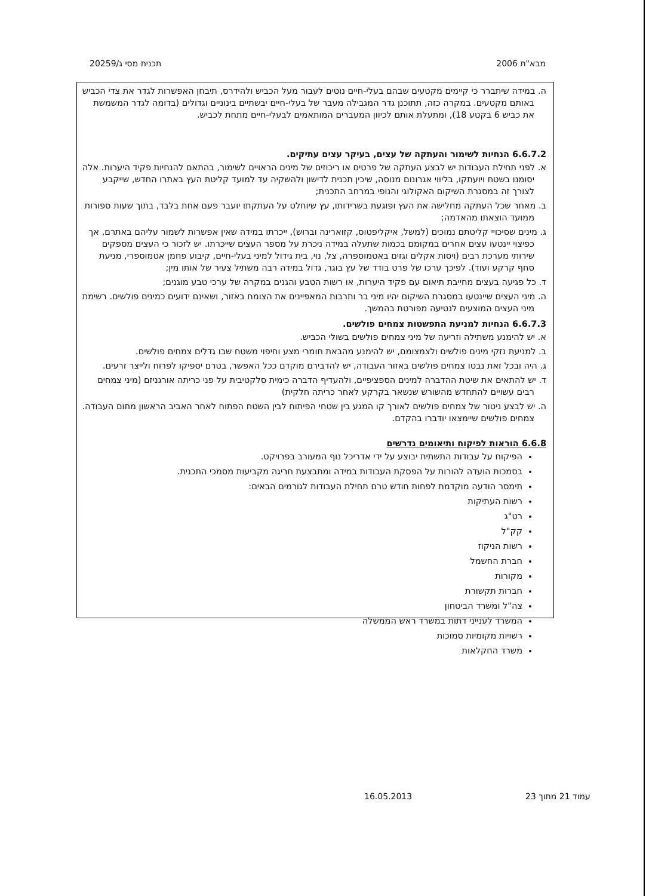מבא"ת 2006 תכנית מסי ג/20259
ה. במידה שיתברר כי קיימים מקטעים שבהם בעלי-חיים נוטים לעבור מעל הכביש ולהידרס, תיבחן האפשרות לגדר את צדי הכביש באותם מקטעים. במקרה כזה, תתוכנן גדר המגבילה מעבר של בעלי-חיים יבשתיים בינוניים וגדולים (בדומה לגדר המשמשת את כביש 6 בקטע 18), ומתעלת אותם לכיוון המעברים המותאמים לבעלי-חיים מתחת לכביש.
6.6.7.2 הנחיות לשימור והעתקה של עצים, בעיקר עצים עתיקים.
א. לפני תחילת העבודות יש לבצע העתקה של פרטים או ריכוזים של מינים הראויים לשימור, בהתאם להנחיות פקיד היערות. אלה יסומנו בשטח ויועתקו, בליווי אגרונום מנוסה, שיכין תכנית לדישון ולהשקיה עד למועד קליטת העץ באתרו החדש, שייקבע לצורך זה במסגרת השיקום האקולוגי והנופי במרחב התכנית;
ב. מאחר שכל העתקה מחלישה את העץ ופוגעת בשרידותו, עץ שיוחלט על העתקתו יועבר פעם אחת בלבד, בתוך שעות ספורות ממועד הוצאתו מהאדמה;
ג. מינים שסיכויי קליטתם נמוכים (למשל, איקליפטוס, קזוארינה וברוש), ייכרתו במידה שאין אפשרות לשמור עליהם באתרם, אך כפיצוי יינטעו עצים אחרים במקומם בכמות שתעלה במידה ניכרת על מספר העצים שייכרתו. יש לזכור כי העצים מספקים שירותי מערכת רבים (ויסות אקלים וגזים באטמוספרה, צל, נוי, בית גידול למיני בעלי-חיים, קיבוע פחמן אטמוספרי, מניעת סחף קרקע ועוד). לפיכך ערכו של פרט בודד של עץ בוגר, גדול במידה רבה משתיל צעיר של אותו מין;
ד. כל פגיעה בעצים מחייבת תיאום עם פקיד היערות, או רשות הטבע והגנים במקרה של ערכי טבע מוגנים;
ה. מיני העצים שיינטעו במסגרת השיקום יהיו מיני בר ותרבות המאפיינים את הצומח באזור, ושאינם ידועים כמינים פולשים. רשימת מיני העצים המוצעים לנטיעה מפורטת בהמשך.
6.6.7.3 הנחיות למניעת התפשטות צמחים פולשים.
א. יש להימנע משתילה וזריעה של מיני צמחים פולשים בשולי הכביש.
ב. למניעת נזקי מינים פולשים ולצמצומם, יש להימנע מהבאת חומרי מצע וחיפוי משטח שבו גדלים צמחים פולשים.
ג. היה ובכל זאת נבטו צמחים פולשים באזור העבודה, יש להדבירם מוקדם ככל האפשר, בטרם יספיקו לפרוח ולייצר זרעים.
ד. יש להתאים את שיטת ההדברה למינים הספציפיים, ולהעדיף הדברה כימית סלקטיבית על פני כריתה אורגניזם (מיני צמחים רבים עשויים להתחדש מהשורש שנשאר בקרקע לאחר כריתה חלקית)
ה. יש לבצע ניטור של צמחים פולשים לאורך קו המגע בין שטחי הפיתוח לבין השטח הפתוח לאחר האביב הראשון מתום העבודה. צמחים פולשים שיימצאו יודברו בהקדם.
6.6.8 הוראות לפיקוח ותיאומים נדרשים
הפיקוח על עבודות התשתית יבוצע על ידי אדריכל נוף המעורב בפרויקט.
בסמכות הועדה להורות על הפסקת העבודות במידה ומתבצעת חריגה מקביעות מסמכי התכנית.
תימסר הודעה מוקדמת לפחות חודש טרם תחילת העבודות לגורמים הבאים:
רשות העתיקות
רט"ג
קק"ל
רשות הניקוז
חברת החשמל
מקורות
חברות תקשורת
צה"ל ומשרד הביטחון
המשרד לענייני דתות במשרד ראש הממשלה
רשויות מקומיות סמוכות
משרד החקלאות
עמוד 21 מתוך 23
16.05.2013